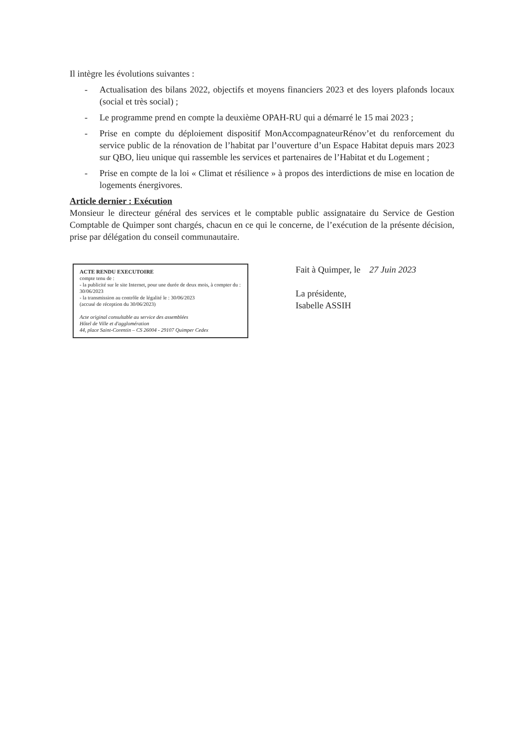Il intègre les évolutions suivantes :
- Actualisation des bilans 2022, objectifs et moyens financiers 2023 et des loyers plafonds locaux (social et très social) ;
- Le programme prend en compte la deuxième OPAH-RU qui a démarré le 15 mai 2023 ;
- Prise en compte du déploiement dispositif MonAccompagnateurRénov’et du renforcement du service public de la rénovation de l’habitat par l’ouverture d’un Espace Habitat depuis mars 2023 sur QBO, lieu unique qui rassemble les services et partenaires de l’Habitat et du Logement ;
- Prise en compte de la loi « Climat et résilience » à propos des interdictions de mise en location de logements énergivores.
Article dernier : Exécution
Monsieur le directeur général des services et le comptable public assignataire du Service de Gestion Comptable de Quimper sont chargés, chacun en ce qui le concerne, de l’exécution de la présente décision, prise par délégation du conseil communautaire.
ACTE RENDU EXECUTOIRE
compte tenu de :
- la publicité sur le site Internet, pour une durée de deux mois, à compter du : 30/06/2023
- la transmission au contrôle de légalité le : 30/06/2023
(accusé de réception du 30/06/2023)
Acte original consultable au service des assemblées
Hôtel de Ville et d'agglomération
44, place Saint-Corentin – CS 26004 - 29107 Quimper Cedex
Fait à Quimper, le 27 Juin 2023
La présidente,
Isabelle ASSIH